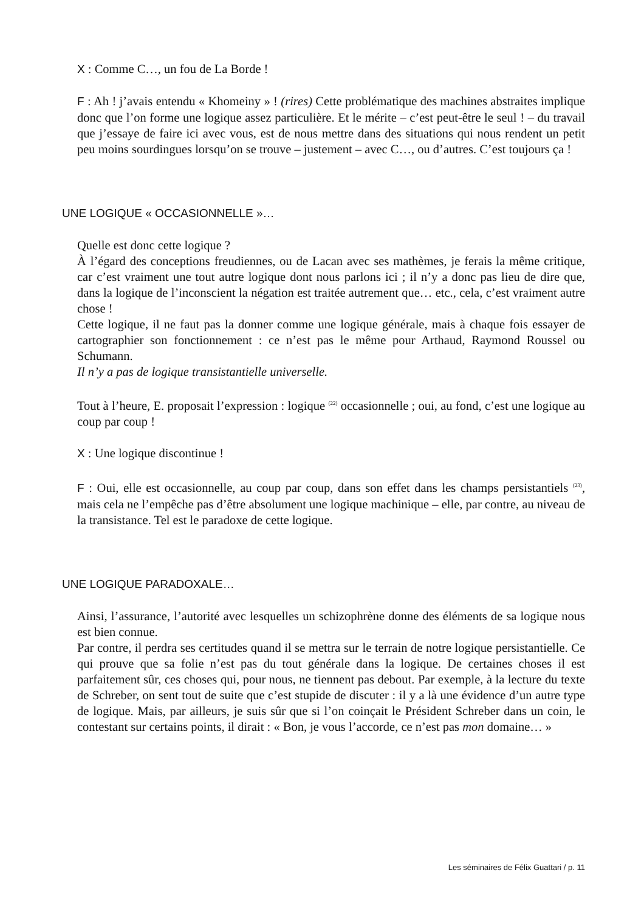X : Comme C…, un fou de La Borde !
F : Ah ! j’avais entendu « Khomeiny » ! (rires) Cette problématique des machines abstraites implique donc que l’on forme une logique assez particulière. Et le mérite – c’est peut-être le seul ! – du travail que j’essaye de faire ici avec vous, est de nous mettre dans des situations qui nous rendent un petit peu moins sourdingues lorsqu’on se trouve – justement – avec C…, ou d’autres. C’est toujours ça !
UNE LOGIQUE « OCCASIONNELLE »…
Quelle est donc cette logique ?
À l’égard des conceptions freudiennes, ou de Lacan avec ses mathèmes, je ferais la même critique, car c’est vraiment une tout autre logique dont nous parlons ici ; il n’y a donc pas lieu de dire que, dans la logique de l’inconscient la négation est traitée autrement que… etc., cela, c’est vraiment autre chose !
Cette logique, il ne faut pas la donner comme une logique générale, mais à chaque fois essayer de cartographier son fonctionnement : ce n’est pas le même pour Arthaud, Raymond Roussel ou Schumann.
Il n’y a pas de logique transistantielle universelle.
Tout à l’heure, E. proposait l’expression : logique <sup>(22)</sup> occasionnelle ; oui, au fond, c’est une logique au coup par coup !
X : Une logique discontinue !
F : Oui, elle est occasionnelle, au coup par coup, dans son effet dans les champs persistantiels <sup>(23)</sup>, mais cela ne l’empêche pas d’être absolument une logique machinique – elle, par contre, au niveau de la transistance. Tel est le paradoxe de cette logique.
UNE LOGIQUE PARADOXALE…
Ainsi, l’assurance, l’autorité avec lesquelles un schizophrène donne des éléments de sa logique nous est bien connue.
Par contre, il perdra ses certitudes quand il se mettra sur le terrain de notre logique persistantielle. Ce qui prouve que sa folie n’est pas du tout générale dans la logique. De certaines choses il est parfaitement sûr, ces choses qui, pour nous, ne tiennent pas debout. Par exemple, à la lecture du texte de Schreber, on sent tout de suite que c’est stupide de discuter : il y a là une évidence d’un autre type de logique. Mais, par ailleurs, je suis sûr que si l’on coinçait le Président Schreber dans un coin, le contestant sur certains points, il dirait : « Bon, je vous l’accorde, ce n’est pas mon domaine… »
Les séminaires de Félix Guattari / p. 11